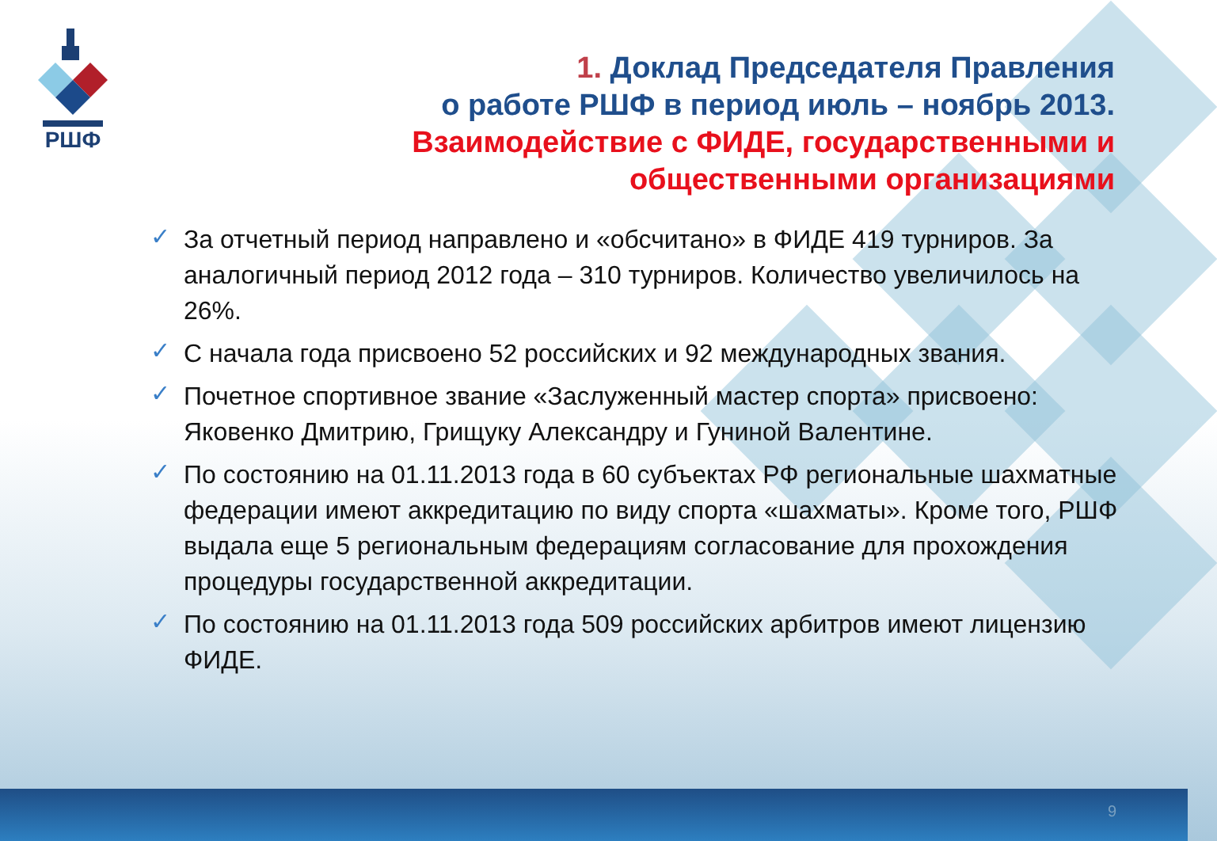РШФ
1. Доклад Председателя Правления
о работе РШФ в период июль – ноябрь 2013.
Взаимодействие с ФИДЕ, государственными и общественными организациями
✓ За отчетный период направлено и «обсчитано» в ФИДЕ 419 турниров. За аналогичный период 2012 года – 310 турниров. Количество увеличилось на 26%.
✓ С начала года присвоено 52 российских и 92 международных звания.
✓ Почетное спортивное звание «Заслуженный мастер спорта» присвоено: Яковенко Дмитрию, Грищуку Александру и Гуниной Валентине.
✓ По состоянию на 01.11.2013 года в 60 субъектах РФ региональные шахматные федерации имеют аккредитацию по виду спорта «шахматы». Кроме того, РШФ выдала еще 5 региональным федерациям согласование для прохождения процедуры государственной аккредитации.
✓ По состоянию на 01.11.2013 года 509 российских арбитров имеют лицензию ФИДЕ.
9